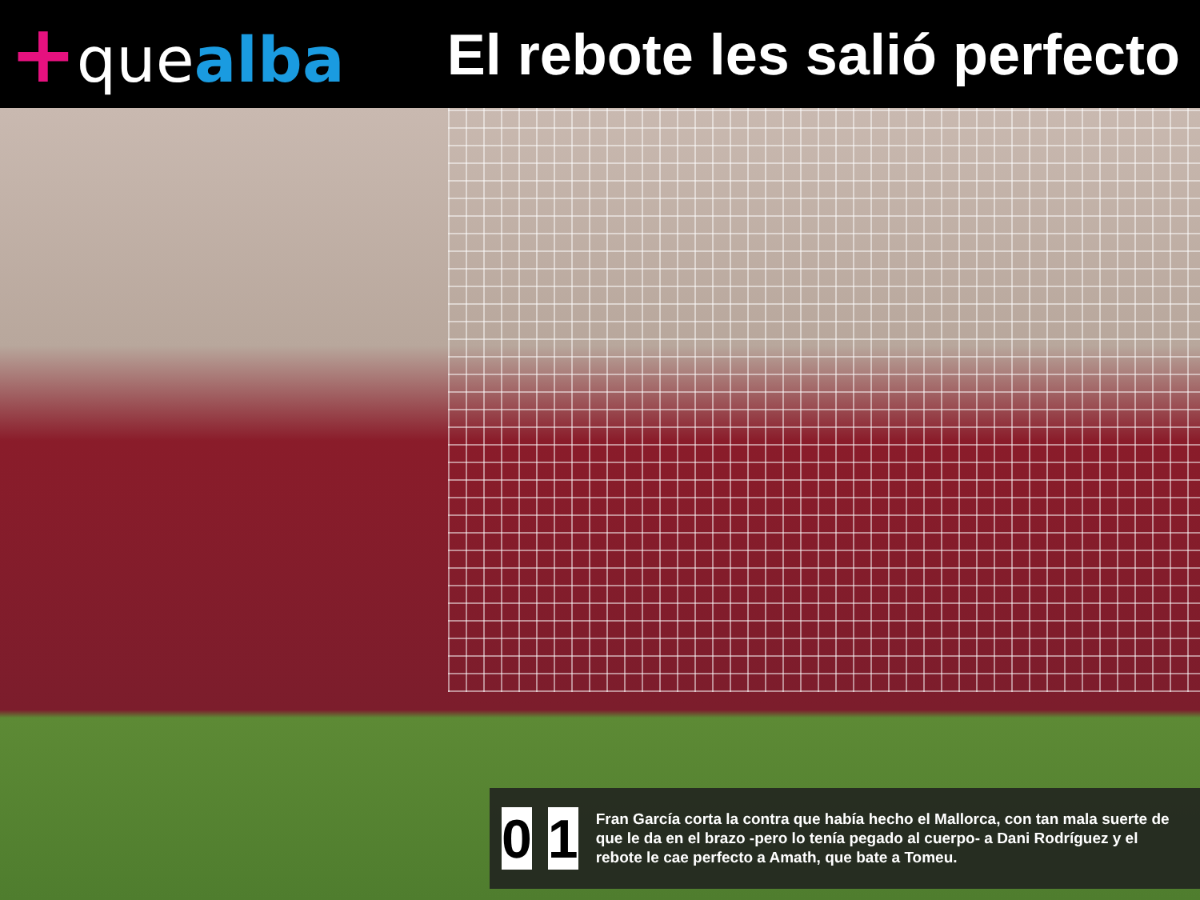+quealba El rebote les salió perfecto
0 1
Fran García corta la contra que había hecho el Mallorca, con tan mala suerte de que le da en el brazo -pero lo tenía pegado al cuerpo- a Dani Rodríguez y el rebote le cae perfecto a Amath, que bate a Tomeu.